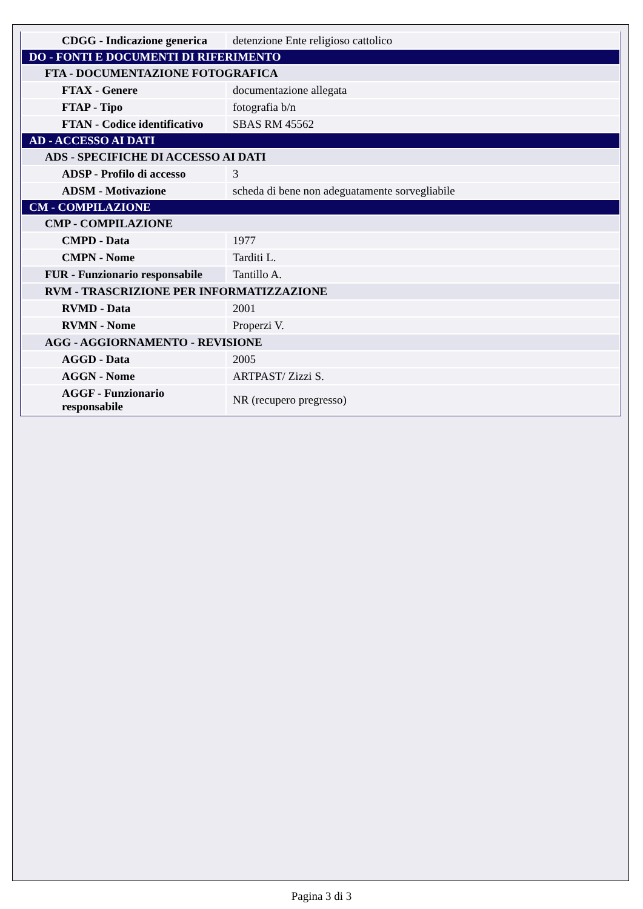| CDGG - Indicazione generica | detenzione Ente religioso cattolico |
| DO - FONTI E DOCUMENTI DI RIFERIMENTO | |
| FTA - DOCUMENTAZIONE FOTOGRAFICA | |
| FTAX - Genere | documentazione allegata |
| FTAP - Tipo | fotografia b/n |
| FTAN - Codice identificativo | SBAS RM 45562 |
| AD - ACCESSO AI DATI | |
| ADS - SPECIFICHE DI ACCESSO AI DATI | |
| ADSP - Profilo di accesso | 3 |
| ADSM - Motivazione | scheda di bene non adeguatamente sorvegliabile |
| CM - COMPILAZIONE | |
| CMP - COMPILAZIONE | |
| CMPD - Data | 1977 |
| CMPN - Nome | Tarditi L. |
| FUR - Funzionario responsabile | Tantillo A. |
| RVM - TRASCRIZIONE PER INFORMATIZZAZIONE | |
| RVMD - Data | 2001 |
| RVMN - Nome | Properzi V. |
| AGG - AGGIORNAMENTO - REVISIONE | |
| AGGD - Data | 2005 |
| AGGN - Nome | ARTPAST/ Zizzi S. |
| AGGF - Funzionario responsabile | NR (recupero pregresso) |
Pagina 3 di 3